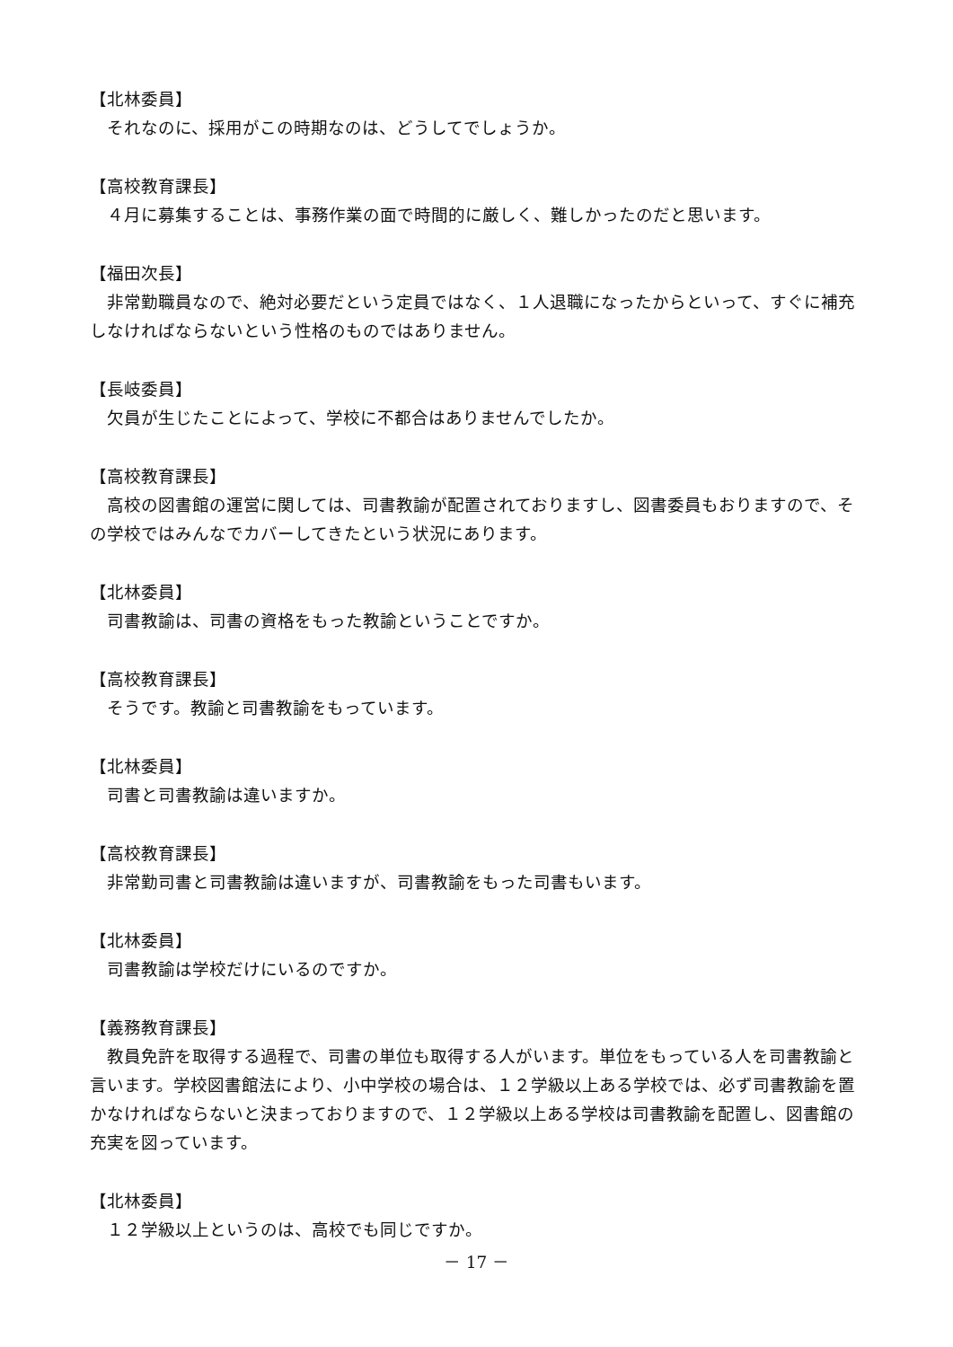【北林委員】
それなのに、採用がこの時期なのは、どうしてでしょうか。
【高校教育課長】
４月に募集することは、事務作業の面で時間的に厳しく、難しかったのだと思います。
【福田次長】
非常勤職員なので、絶対必要だという定員ではなく、１人退職になったからといって、すぐに補充しなければならないという性格のものではありません。
【長岐委員】
欠員が生じたことによって、学校に不都合はありませんでしたか。
【高校教育課長】
高校の図書館の運営に関しては、司書教諭が配置されておりますし、図書委員もおりますので、その学校ではみんなでカバーしてきたという状況にあります。
【北林委員】
司書教諭は、司書の資格をもった教諭ということですか。
【高校教育課長】
そうです。教諭と司書教諭をもっています。
【北林委員】
司書と司書教諭は違いますか。
【高校教育課長】
非常勤司書と司書教諭は違いますが、司書教諭をもった司書もいます。
【北林委員】
司書教諭は学校だけにいるのですか。
【義務教育課長】
教員免許を取得する過程で、司書の単位も取得する人がいます。単位をもっている人を司書教諭と言います。学校図書館法により、小中学校の場合は、１２学級以上ある学校では、必ず司書教諭を置かなければならないと決まっておりますので、１２学級以上ある学校は司書教諭を配置し、図書館の充実を図っています。
【北林委員】
１２学級以上というのは、高校でも同じですか。
－ 17 －